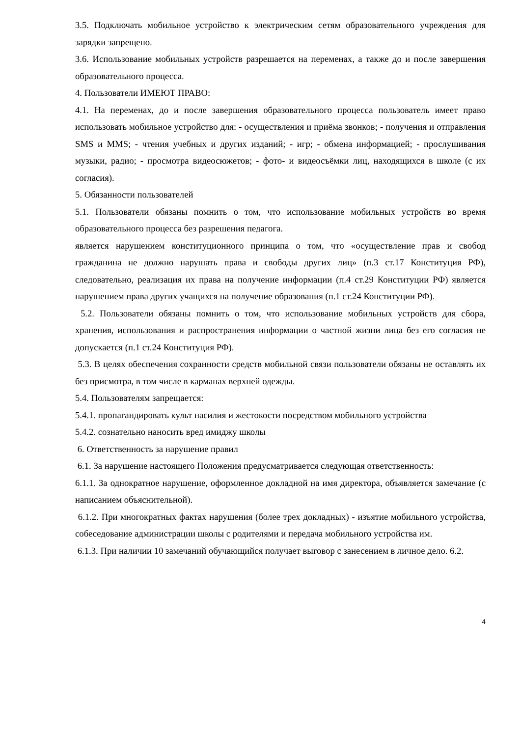3.5. Подключать мобильное устройство к электрическим сетям образовательного учреждения для зарядки запрещено.
3.6. Использование мобильных устройств разрешается на переменах, а также до и после завершения образовательного процесса.
4. Пользователи ИМЕЮТ ПРАВО:
4.1. На переменах, до и после завершения образовательного процесса пользователь имеет право использовать мобильное устройство для: - осуществления и приёма звонков; - получения и отправления SMS и MMS; - чтения учебных и других изданий; - игр; - обмена информацией; - прослушивания музыки, радио; - просмотра видеосюжетов; - фото- и видеосъёмки лиц, находящихся в школе (с их согласия).
5. Обязанности пользователей
5.1. Пользователи обязаны помнить о том, что использование мобильных устройств во время образовательного процесса без разрешения педагога.
является нарушением конституционного принципа о том, что «осуществление прав и свобод гражданина не должно нарушать права и свободы других лиц» (п.3 ст.17 Конституция РФ), следовательно, реализация их права на получение информации (п.4 ст.29 Конституции РФ) является нарушением права других учащихся на получение образования (п.1 ст.24 Конституции РФ).
5.2. Пользователи обязаны помнить о том, что использование мобильных устройств для сбора, хранения, использования и распространения информации о частной жизни лица без его согласия не допускается (п.1 ст.24 Конституция РФ).
5.3. В целях обеспечения сохранности средств мобильной связи пользователи обязаны не оставлять их без присмотра, в том числе в карманах верхней одежды.
5.4. Пользователям запрещается:
5.4.1. пропагандировать культ насилия и жестокости посредством мобильного устройства
5.4.2. сознательно наносить вред имиджу школы
6. Ответственность за нарушение правил
6.1. За нарушение настоящего Положения предусматривается следующая ответственность:
6.1.1. За однократное нарушение, оформленное докладной на имя директора, объявляется замечание (с написанием объяснительной).
6.1.2. При многократных фактах нарушения (более трех докладных) - изъятие мобильного устройства, собеседование администрации школы с родителями и передача мобильного устройства им.
6.1.3. При наличии 10 замечаний обучающийся получает выговор с занесением в личное дело. 6.2.
4